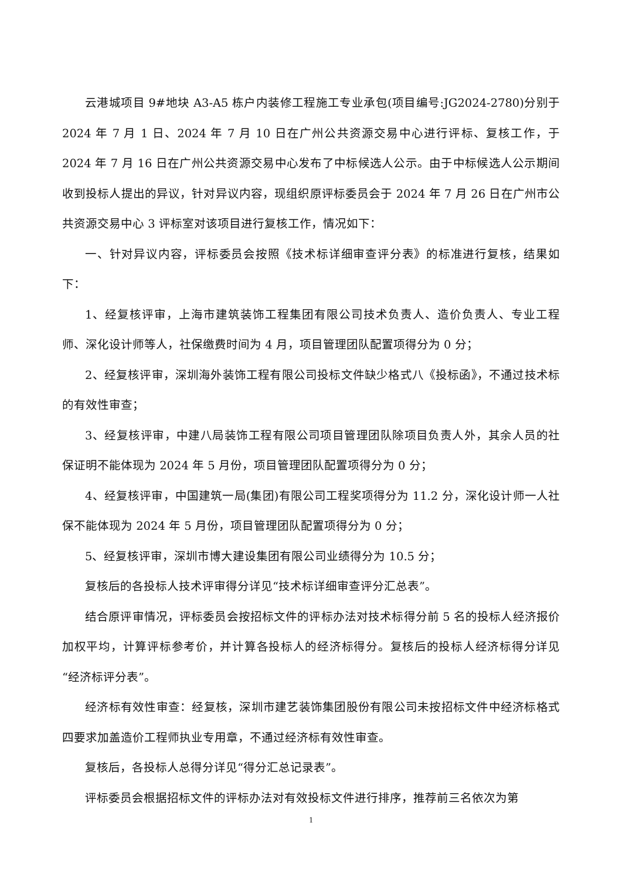云港城项目 9#地块 A3-A5 栋户内装修工程施工专业承包(项目编号:JG2024-2780)分别于 2024 年 7 月 1 日、2024 年 7 月 10 日在广州公共资源交易中心进行评标、复核工作，于 2024 年 7 月 16 日在广州公共资源交易中心发布了中标候选人公示。由于中标候选人公示期间收到投标人提出的异议，针对异议内容，现组织原评标委员会于 2024 年 7 月 26 日在广州市公共资源交易中心 3 评标室对该项目进行复核工作，情况如下：
一、针对异议内容，评标委员会按照《技术标详细审查评分表》的标准进行复核，结果如下：
1、经复核评审，上海市建筑装饰工程集团有限公司技术负责人、造价负责人、专业工程师、深化设计师等人，社保缴费时间为 4 月，项目管理团队配置项得分为 0 分；
2、经复核评审，深圳海外装饰工程有限公司投标文件缺少格式八《投标函》，不通过技术标的有效性审查；
3、经复核评审，中建八局装饰工程有限公司项目管理团队除项目负责人外，其余人员的社保证明不能体现为 2024 年 5 月份，项目管理团队配置项得分为 0 分；
4、经复核评审，中国建筑一局(集团)有限公司工程奖项得分为 11.2 分，深化设计师一人社保不能体现为 2024 年 5 月份，项目管理团队配置项得分为 0 分；
5、经复核评审，深圳市博大建设集团有限公司业绩得分为 10.5 分；
复核后的各投标人技术评审得分详见“技术标详细审查评分汇总表”。
结合原评审情况，评标委员会按招标文件的评标办法对技术标得分前 5 名的投标人经济报价加权平均，计算评标参考价，并计算各投标人的经济标得分。复核后的投标人经济标得分详见“经济标评分表”。
经济标有效性审查：经复核，深圳市建艺装饰集团股份有限公司未按招标文件中经济标格式四要求加盖造价工程师执业专用章，不通过经济标有效性审查。
复核后，各投标人总得分详见“得分汇总记录表”。
评标委员会根据招标文件的评标办法对有效投标文件进行排序，推荐前三名依次为第
1